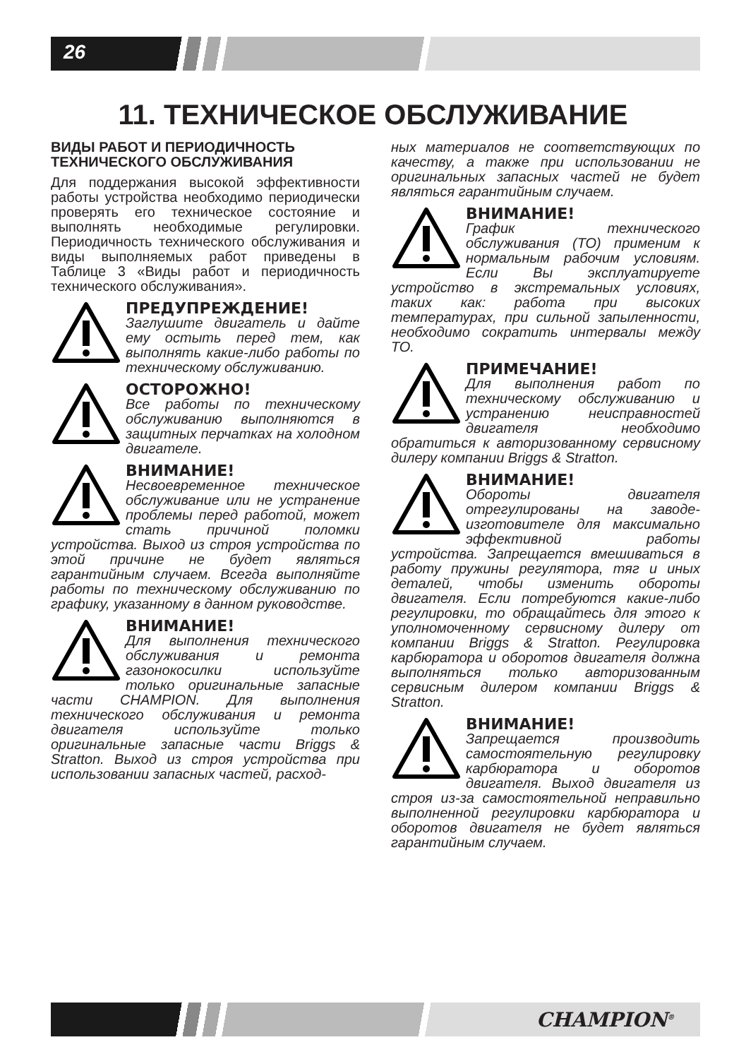26
11. ТЕХНИЧЕСКОЕ ОБСЛУЖИВАНИЕ
ВИДЫ РАБОТ И ПЕРИОДИЧНОСТЬ ТЕХНИЧЕСКОГО ОБСЛУЖИВАНИЯ
Для поддержания высокой эффективности работы устройства необходимо периодически проверять его техническое состояние и выполнять необходимые регулировки. Периодичность технического обслуживания и виды выполняемых работ приведены в Таблице 3 «Виды работ и периодичность технического обслуживания».
ПРЕДУПРЕЖДЕНИЕ!
Заглушите двигатель и дайте ему остыть перед тем, как выполнять какие-либо работы по техническому обслуживанию.
ОСТОРОЖНО!
Все работы по техническому обслуживанию выполняются в защитных перчатках на холодном двигателе.
ВНИМАНИЕ!
Несвоевременное техническое обслуживание или не устранение проблемы перед работой, может стать причиной поломки устройства. Выход из строя устройства по этой причине не будет являться гарантийным случаем. Всегда выполняйте работы по техническому обслуживанию по графику, указанному в данном руководстве.
ВНИМАНИЕ!
Для выполнения технического обслуживания и ремонта газонокосилки используйте только оригинальные запасные части CHAMPION. Для выполнения технического обслуживания и ремонта двигателя используйте только оригинальные запасные части Briggs & Stratton. Выход из строя устройства при использовании запасных частей, расход-
ных материалов не соответствующих по качеству, а также при использовании не оригинальных запасных частей не будет являться гарантийным случаем.
ВНИМАНИЕ!
График технического обслуживания (ТО) применим к нормальным рабочим условиям. Если Вы эксплуатируете устройство в экстремальных условиях, таких как: работа при высоких температурах, при сильной запыленности, необходимо сократить интервалы между ТО.
ПРИМЕЧАНИЕ!
Для выполнения работ по техническому обслуживанию и устранению неисправностей двигателя необходимо обратиться к авторизованному сервисному дилеру компании Briggs & Stratton.
ВНИМАНИЕ!
Обороты двигателя отрегулированы на заводе-изготовителе для максимально эффективной работы устройства. Запрещается вмешиваться в работу пружины регулятора, тяг и иных деталей, чтобы изменить обороты двигателя. Если потребуются какие-либо регулировки, то обращайтесь для этого к уполномоченному сервисному дилеру от компании Briggs & Stratton. Регулировка карбюратора и оборотов двигателя должна выполняться только авторизованным сервисным дилером компании Briggs & Stratton.
ВНИМАНИЕ!
Запрещается производить самостоятельную регулировку карбюратора и оборотов двигателя. Выход двигателя из строя из-за самостоятельной неправильно выполненной регулировки карбюратора и оборотов двигателя не будет являться гарантийным случаем.
CHAMPION<sup>®</sup>